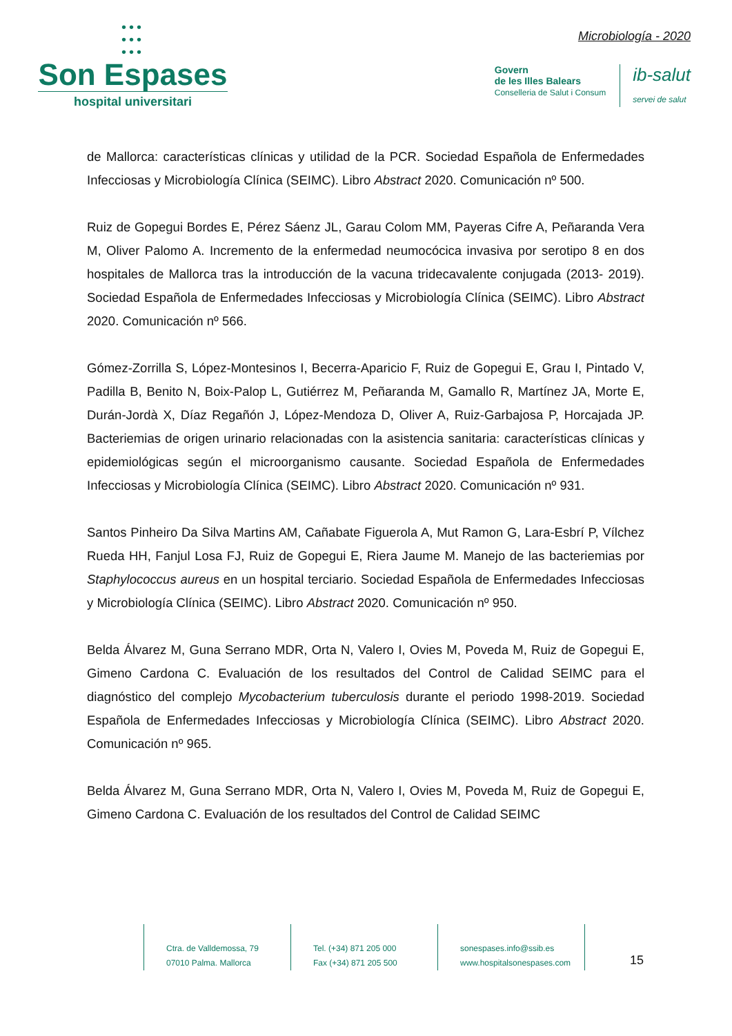•••
•••
•••
Son Espases
hospital universitari
Microbiología - 2020
Govern
de les Illes Balears
Conselleria de Salut i Consum
ib-salut
servei de salut
de Mallorca: características clínicas y utilidad de la PCR. Sociedad Española de Enfermedades Infecciosas y Microbiología Clínica (SEIMC). Libro Abstract 2020. Comunicación nº 500.
Ruiz de Gopegui Bordes E, Pérez Sáenz JL, Garau Colom MM, Payeras Cifre A, Peñaranda Vera M, Oliver Palomo A. Incremento de la enfermedad neumocócica invasiva por serotipo 8 en dos hospitales de Mallorca tras la introducción de la vacuna tridecavalente conjugada (2013- 2019). Sociedad Española de Enfermedades Infecciosas y Microbiología Clínica (SEIMC). Libro Abstract 2020. Comunicación nº 566.
Gómez-Zorrilla S, López-Montesinos I, Becerra-Aparicio F, Ruiz de Gopegui E, Grau I, Pintado V, Padilla B, Benito N, Boix-Palop L, Gutiérrez M, Peñaranda M, Gamallo R, Martínez JA, Morte E, Durán-Jordà X, Díaz Regañón J, López-Mendoza D, Oliver A, Ruiz-Garbajosa P, Horcajada JP. Bacteriemias de origen urinario relacionadas con la asistencia sanitaria: características clínicas y epidemiológicas según el microorganismo causante. Sociedad Española de Enfermedades Infecciosas y Microbiología Clínica (SEIMC). Libro Abstract 2020. Comunicación nº 931.
Santos Pinheiro Da Silva Martins AM, Cañabate Figuerola A, Mut Ramon G, Lara-Esbrí P, Vílchez Rueda HH, Fanjul Losa FJ, Ruiz de Gopegui E, Riera Jaume M. Manejo de las bacteriemias por Staphylococcus aureus en un hospital terciario. Sociedad Española de Enfermedades Infecciosas y Microbiología Clínica (SEIMC). Libro Abstract 2020. Comunicación nº 950.
Belda Álvarez M, Guna Serrano MDR, Orta N, Valero I, Ovies M, Poveda M, Ruiz de Gopegui E, Gimeno Cardona C. Evaluación de los resultados del Control de Calidad SEIMC para el diagnóstico del complejo Mycobacterium tuberculosis durante el periodo 1998-2019. Sociedad Española de Enfermedades Infecciosas y Microbiología Clínica (SEIMC). Libro Abstract 2020. Comunicación nº 965.
Belda Álvarez M, Guna Serrano MDR, Orta N, Valero I, Ovies M, Poveda M, Ruiz de Gopegui E, Gimeno Cardona C. Evaluación de los resultados del Control de Calidad SEIMC
Ctra. de Valldemossa, 79
07010 Palma. Mallorca
Tel. (+34) 871 205 000
Fax (+34) 871 205 500
sonespases.info@ssib.es
www.hospitalsonespases.com
15